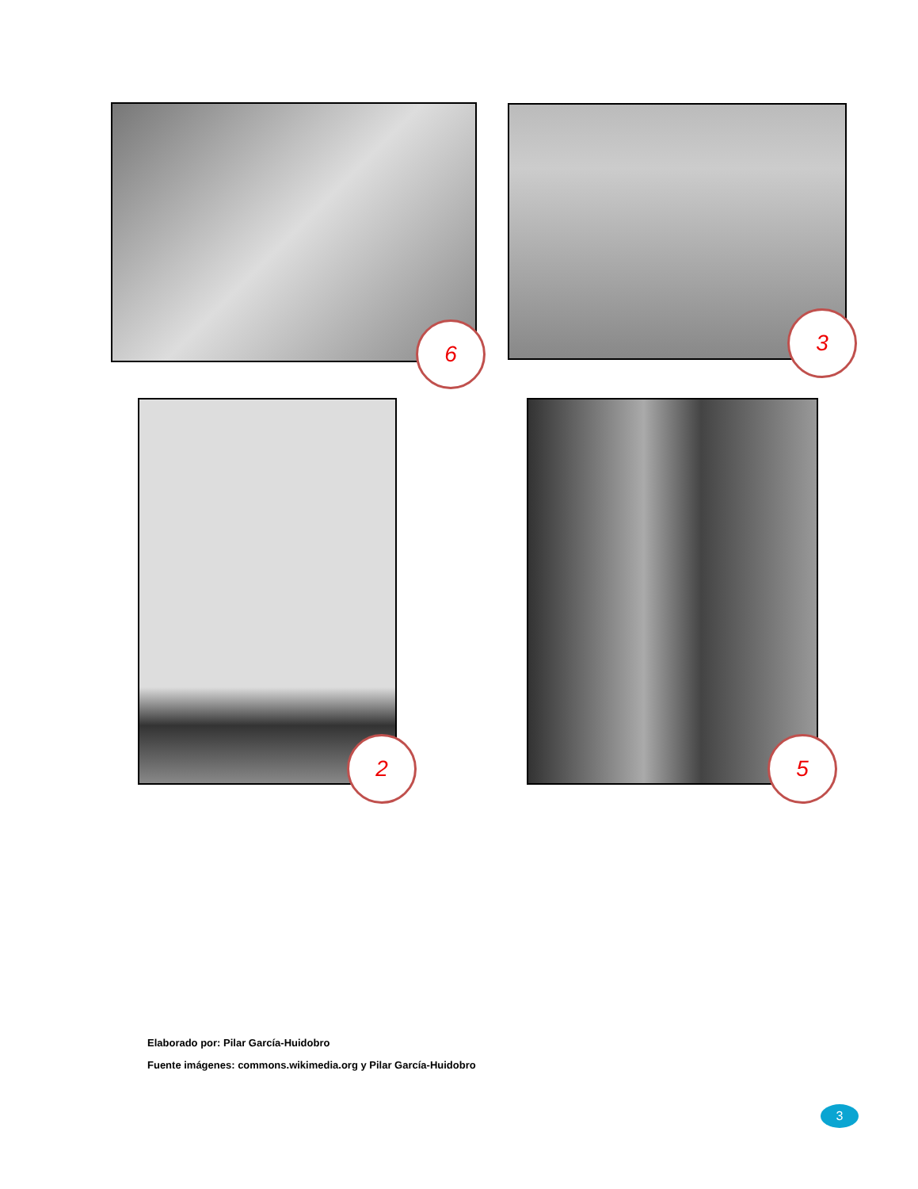6 3
2 5
Elaborado por: Pilar García-Huidobro
Fuente imágenes: commons.wikimedia.org y Pilar García-Huidobro
3